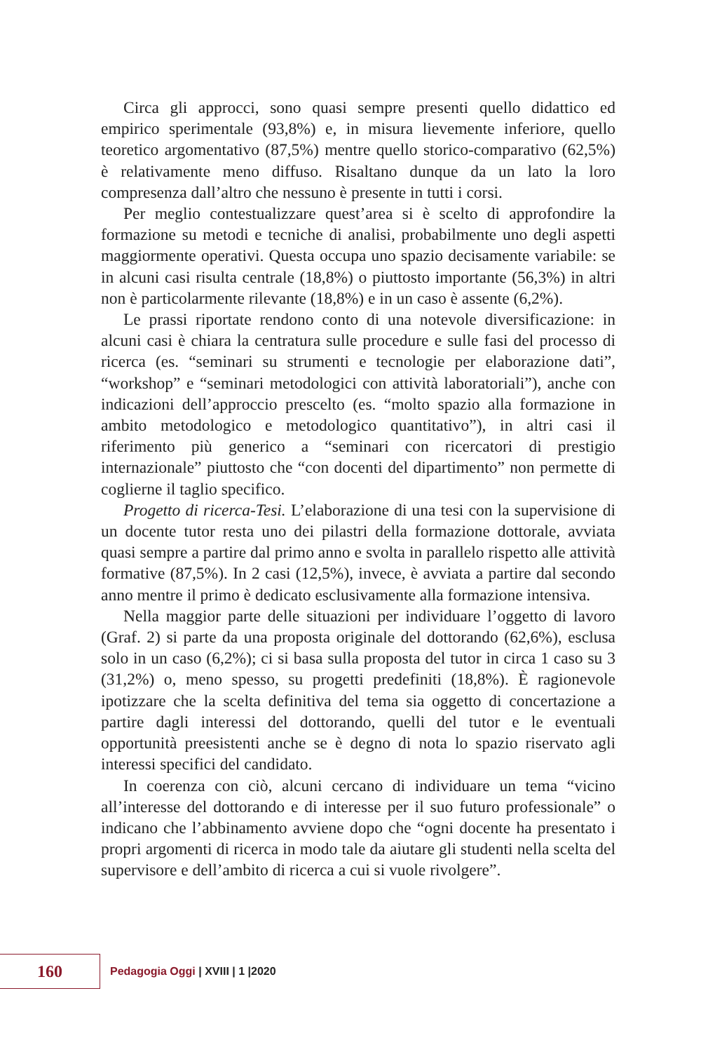Circa gli approcci, sono quasi sempre presenti quello didattico ed empirico sperimentale (93,8%) e, in misura lievemente inferiore, quello teoretico argomentativo (87,5%) mentre quello storico-comparativo (62,5%) è relativamente meno diffuso. Risaltano dunque da un lato la loro compresenza dall’altro che nessuno è presente in tutti i corsi.
Per meglio contestualizzare quest’area si è scelto di approfondire la formazione su metodi e tecniche di analisi, probabilmente uno degli aspetti maggiormente operativi. Questa occupa uno spazio decisamente variabile: se in alcuni casi risulta centrale (18,8%) o piuttosto importante (56,3%) in altri non è particolarmente rilevante (18,8%) e in un caso è assente (6,2%).
Le prassi riportate rendono conto di una notevole diversificazione: in alcuni casi è chiara la centratura sulle procedure e sulle fasi del processo di ricerca (es. “seminari su strumenti e tecnologie per elaborazione dati”, “workshop” e “seminari metodologici con attività laboratoriali”), anche con indicazioni dell’approccio prescelto (es. “molto spazio alla formazione in ambito metodologico e metodologico quantitativo”), in altri casi il riferimento più generico a “seminari con ricercatori di prestigio internazionale” piuttosto che “con docenti del dipartimento” non permette di coglierne il taglio specifico.
Progetto di ricerca-Tesi. L’elaborazione di una tesi con la supervisione di un docente tutor resta uno dei pilastri della formazione dottorale, avviata quasi sempre a partire dal primo anno e svolta in parallelo rispetto alle attività formative (87,5%). In 2 casi (12,5%), invece, è avviata a partire dal secondo anno mentre il primo è dedicato esclusivamente alla formazione intensiva.
Nella maggior parte delle situazioni per individuare l’oggetto di lavoro (Graf. 2) si parte da una proposta originale del dottorando (62,6%), esclusa solo in un caso (6,2%); ci si basa sulla proposta del tutor in circa 1 caso su 3 (31,2%) o, meno spesso, su progetti predefiniti (18,8%). È ragionevole ipotizzare che la scelta definitiva del tema sia oggetto di concertazione a partire dagli interessi del dottorando, quelli del tutor e le eventuali opportunità preesistenti anche se è degno di nota lo spazio riservato agli interessi specifici del candidato.
In coerenza con ciò, alcuni cercano di individuare un tema “vicino all’interesse del dottorando e di interesse per il suo futuro professionale” o indicano che l’abbinamento avviene dopo che “ogni docente ha presentato i propri argomenti di ricerca in modo tale da aiutare gli studenti nella scelta del supervisore e dell’ambito di ricerca a cui si vuole rivolgere”.
160
Pedagogia Oggi | XVIII | 1 |2020